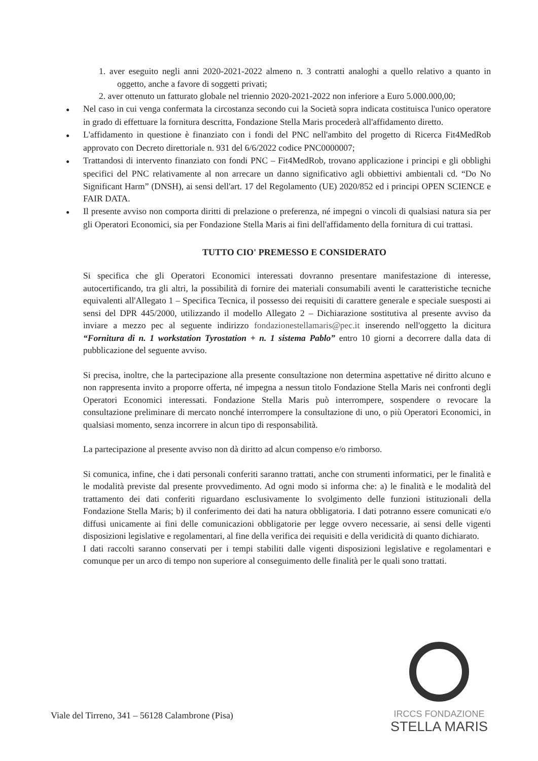1. aver eseguito negli anni 2020-2021-2022 almeno n. 3 contratti analoghi a quello relativo a quanto in oggetto, anche a favore di soggetti privati;
2. aver ottenuto un fatturato globale nel triennio 2020-2021-2022 non inferiore a Euro 5.000.000,00;
● Nel caso in cui venga confermata la circostanza secondo cui la Società sopra indicata costituisca l'unico operatore in grado di effettuare la fornitura descritta, Fondazione Stella Maris procederà all'affidamento diretto.
● L'affidamento in questione è finanziato con i fondi del PNC nell'ambito del progetto di Ricerca Fit4MedRob approvato con Decreto direttoriale n. 931 del 6/6/2022 codice PNC0000007;
● Trattandosi di intervento finanziato con fondi PNC – Fit4MedRob, trovano applicazione i principi e gli obblighi specifici del PNC relativamente al non arrecare un danno significativo agli obbiettivi ambientali cd. “Do No Significant Harm” (DNSH), ai sensi dell'art. 17 del Regolamento (UE) 2020/852 ed i principi OPEN SCIENCE e FAIR DATA.
● Il presente avviso non comporta diritti di prelazione o preferenza, né impegni o vincoli di qualsiasi natura sia per gli Operatori Economici, sia per Fondazione Stella Maris ai fini dell'affidamento della fornitura di cui trattasi.
TUTTO CIO' PREMESSO E CONSIDERATO
Si specifica che gli Operatori Economici interessati dovranno presentare manifestazione di interesse, autocertificando, tra gli altri, la possibilità di fornire dei materiali consumabili aventi le caratteristiche tecniche equivalenti all'Allegato 1 – Specifica Tecnica, il possesso dei requisiti di carattere generale e speciale suesposti ai sensi del DPR 445/2000, utilizzando il modello Allegato 2 – Dichiarazione sostitutiva al presente avviso da inviare a mezzo pec al seguente indirizzo fondazionestellamaris@pec.it inserendo nell'oggetto la dicitura “Fornitura di n. 1 workstation Tyrostation + n. 1 sistema Pablo” entro 10 giorni a decorrere dalla data di pubblicazione del seguente avviso.
Si precisa, inoltre, che la partecipazione alla presente consultazione non determina aspettative né diritto alcuno e non rappresenta invito a proporre offerta, né impegna a nessun titolo Fondazione Stella Maris nei confronti degli Operatori Economici interessati. Fondazione Stella Maris può interrompere, sospendere o revocare la consultazione preliminare di mercato nonché interrompere la consultazione di uno, o più Operatori Economici, in qualsiasi momento, senza incorrere in alcun tipo di responsabilità.
La partecipazione al presente avviso non dà diritto ad alcun compenso e/o rimborso.
Si comunica, infine, che i dati personali conferiti saranno trattati, anche con strumenti informatici, per le finalità e le modalità previste dal presente provvedimento. Ad ogni modo si informa che: a) le finalità e le modalità del trattamento dei dati conferiti riguardano esclusivamente lo svolgimento delle funzioni istituzionali della Fondazione Stella Maris; b) il conferimento dei dati ha natura obbligatoria. I dati potranno essere comunicati e/o diffusi unicamente ai fini delle comunicazioni obbligatorie per legge ovvero necessarie, ai sensi delle vigenti disposizioni legislative e regolamentari, al fine della verifica dei requisiti e della veridicità di quanto dichiarato.
I dati raccolti saranno conservati per i tempi stabiliti dalle vigenti disposizioni legislative e regolamentari e comunque per un arco di tempo non superiore al conseguimento delle finalità per le quali sono trattati.
IRCCS FONDAZIONE
STELLA MARIS
Viale del Tirreno, 341 – 56128 Calambrone (Pisa)